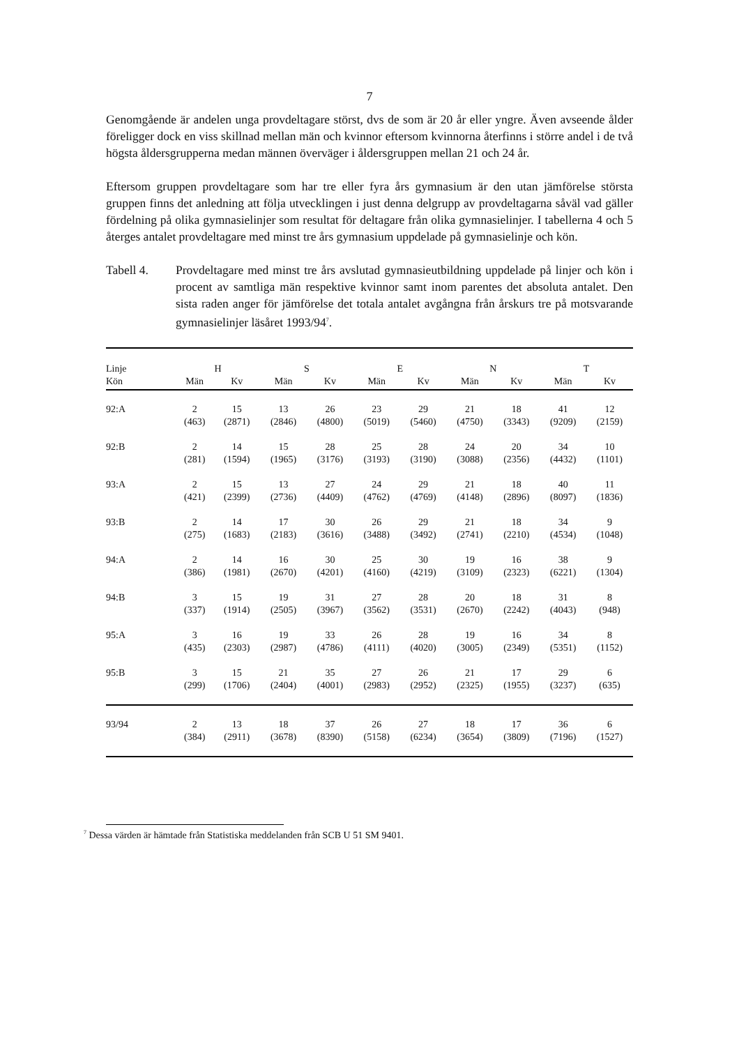7
Genomgående är andelen unga provdeltagare störst, dvs de som är 20 år eller yngre. Även avseende ålder föreligger dock en viss skillnad mellan män och kvinnor eftersom kvinnorna återfinns i större andel i de två högsta åldersgrupperna medan männen överväger i åldersgruppen mellan 21 och 24 år.
Eftersom gruppen provdeltagare som har tre eller fyra års gymnasium är den utan jämförelse största gruppen finns det anledning att följa utvecklingen i just denna delgrupp av provdeltagarna såväl vad gäller fördelning på olika gymnasielinjer som resultat för deltagare från olika gymnasielinjer. I tabellerna 4 och 5 återges antalet provdeltagare med minst tre års gymnasium uppdelade på gymnasielinje och kön.
Tabell 4. Provdeltagare med minst tre års avslutad gymnasieutbildning uppdelade på linjer och kön i procent av samtliga män respektive kvinnor samt inom parentes det absoluta antalet. Den sista raden anger för jämförelse det totala antalet avgångna från årskurs tre på motsvarande gymnasielinjer läsåret 1993/94<sup>7</sup>.
| Linje | H | | S | | E | | N | | T | |
| --- | --- | --- | --- | --- | --- | --- | --- | --- | --- | --- |
| Kön | Män | Kv | Män | Kv | Män | Kv | Män | Kv | Män | Kv |
| 92:A | 2 | 15 | 13 | 26 | 23 | 29 | 21 | 18 | 41 | 12 |
| | (463) | (2871) | (2846) | (4800) | (5019) | (5460) | (4750) | (3343) | (9209) | (2159) |
| 92:B | 2 | 14 | 15 | 28 | 25 | 28 | 24 | 20 | 34 | 10 |
| | (281) | (1594) | (1965) | (3176) | (3193) | (3190) | (3088) | (2356) | (4432) | (1101) |
| 93:A | 2 | 15 | 13 | 27 | 24 | 29 | 21 | 18 | 40 | 11 |
| | (421) | (2399) | (2736) | (4409) | (4762) | (4769) | (4148) | (2896) | (8097) | (1836) |
| 93:B | 2 | 14 | 17 | 30 | 26 | 29 | 21 | 18 | 34 | 9 |
| | (275) | (1683) | (2183) | (3616) | (3488) | (3492) | (2741) | (2210) | (4534) | (1048) |
| 94:A | 2 | 14 | 16 | 30 | 25 | 30 | 19 | 16 | 38 | 9 |
| | (386) | (1981) | (2670) | (4201) | (4160) | (4219) | (3109) | (2323) | (6221) | (1304) |
| 94:B | 3 | 15 | 19 | 31 | 27 | 28 | 20 | 18 | 31 | 8 |
| | (337) | (1914) | (2505) | (3967) | (3562) | (3531) | (2670) | (2242) | (4043) | (948) |
| 95:A | 3 | 16 | 19 | 33 | 26 | 28 | 19 | 16 | 34 | 8 |
| | (435) | (2303) | (2987) | (4786) | (4111) | (4020) | (3005) | (2349) | (5351) | (1152) |
| 95:B | 3 | 15 | 21 | 35 | 27 | 26 | 21 | 17 | 29 | 6 |
| | (299) | (1706) | (2404) | (4001) | (2983) | (2952) | (2325) | (1955) | (3237) | (635) |
| 93/94 | 2 | 13 | 18 | 37 | 26 | 27 | 18 | 17 | 36 | 6 |
| | (384) | (2911) | (3678) | (8390) | (5158) | (6234) | (3654) | (3809) | (7196) | (1527) |
<sup>7</sup> Dessa värden är hämtade från Statistiska meddelanden från SCB U 51 SM 9401.